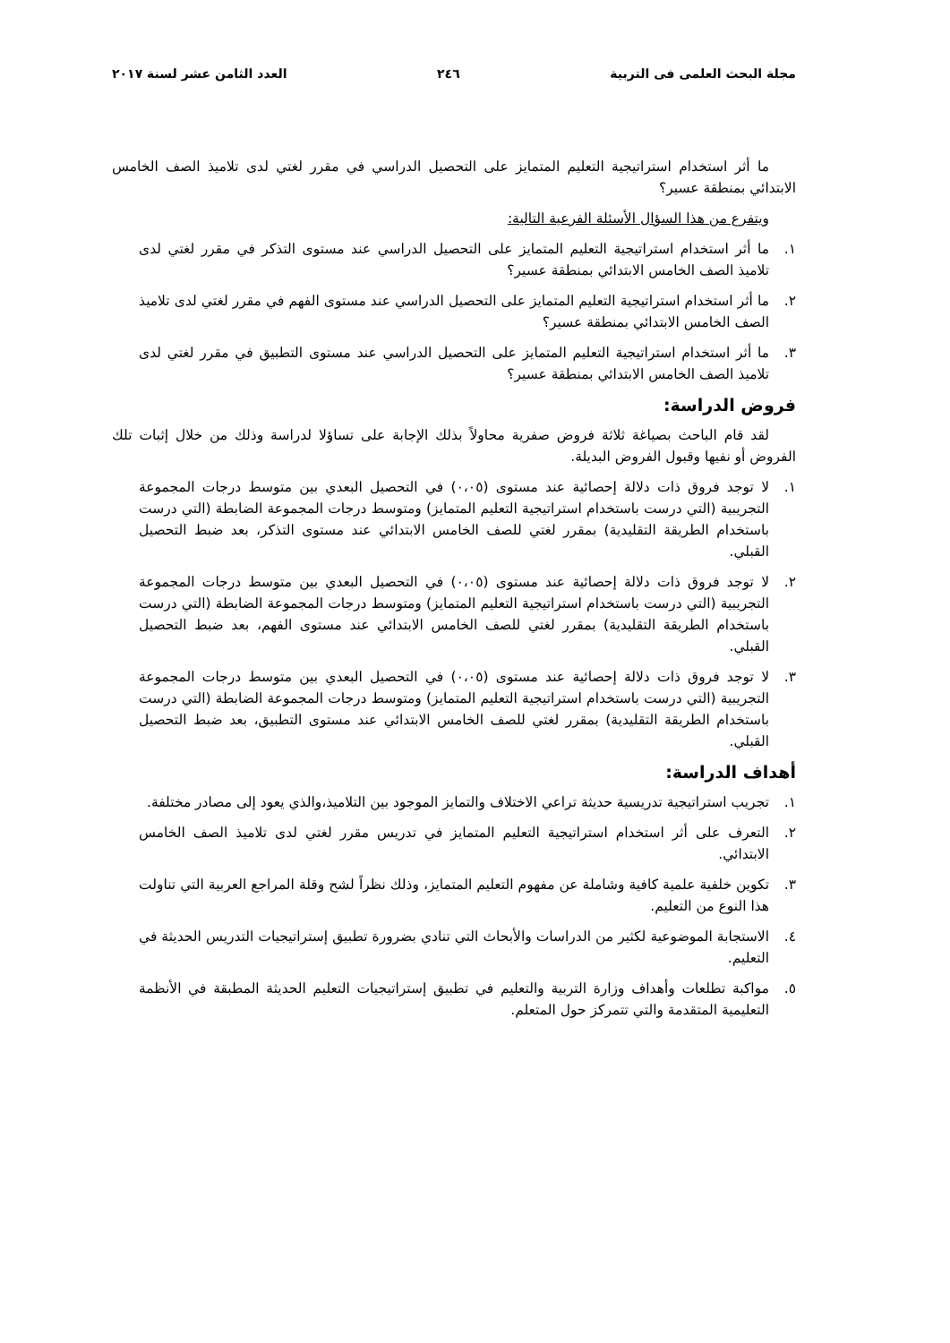مجلة البحث العلمى فى التربية ٢٤٦ العدد الثامن عشر لسنة ٢٠١٧
ما أثر استخدام استراتيجية التعليم المتمايز على التحصيل الدراسي في مقرر لغتي لدى تلاميذ الصف الخامس الابتدائي بمنطقة عسير؟
ويتفرع من هذا السؤال الأسئلة الفرعية التالية:
١. ما أثر استخدام استراتيجية التعليم المتمايز على التحصيل الدراسي عند مستوى التذكر في مقرر لغتي لدى تلاميذ الصف الخامس الابتدائي بمنطقة عسير؟
٢. ما أثر استخدام استراتيجية التعليم المتمايز على التحصيل الدراسي عند مستوى الفهم في مقرر لغتي لدى تلاميذ الصف الخامس الابتدائي بمنطقة عسير؟
٣. ما أثر استخدام استراتيجية التعليم المتمايز على التحصيل الدراسي عند مستوى التطبيق في مقرر لغتي لدى تلاميذ الصف الخامس الابتدائي بمنطقة عسير؟
فروض الدراسة:
لقد قام الباحث بصياغة ثلاثة فروض صفرية محاولاً بذلك الإجابة على تساؤلا لدراسة وذلك من خلال إثبات تلك الفروض أو نفيها وقبول الفروض البديلة.
١. لا توجد فروق ذات دلالة إحصائية عند مستوى (٠،٠٥) في التحصيل البعدي بين متوسط درجات المجموعة التجريبية (التي درست باستخدام استراتيجية التعليم المتمايز) ومتوسط درجات المجموعة الضابطة (التي درست باستخدام الطريقة التقليدية) بمقرر لغتي للصف الخامس الابتدائي عند مستوى التذكر، بعد ضبط التحصيل القبلي.
٢. لا توجد فروق ذات دلالة إحصائية عند مستوى (٠،٠٥) في التحصيل البعدي بين متوسط درجات المجموعة التجريبية (التي درست باستخدام استراتيجية التعليم المتمايز) ومتوسط درجات المجموعة الضابطة (التي درست باستخدام الطريقة التقليدية) بمقرر لغتي للصف الخامس الابتدائي عند مستوى الفهم، بعد ضبط التحصيل القبلي.
٣. لا توجد فروق ذات دلالة إحصائية عند مستوى (٠،٠٥) في التحصيل البعدي بين متوسط درجات المجموعة التجريبية (التي درست باستخدام استراتيجية التعليم المتمايز) ومتوسط درجات المجموعة الضابطة (التي درست باستخدام الطريقة التقليدية) بمقرر لغتي للصف الخامس الابتدائي عند مستوى التطبيق، بعد ضبط التحصيل القبلي.
أهداف الدراسة:
١. تجريب استراتيجية تدريسية حديثة تراعي الاختلاف والتمايز الموجود بين التلاميذ،والذي يعود إلى مصادر مختلفة.
٢. التعرف على أثر استخدام استراتيجية التعليم المتمايز في تدريس مقرر لغتي لدى تلاميذ الصف الخامس الابتدائي.
٣. تكوين خلفية علمية كافية وشاملة عن مفهوم التعليم المتمايز، وذلك نظراً لشح وقلة المراجع العربية التي تناولت هذا النوع من التعليم.
٤. الاستجابة الموضوعية لكثير من الدراسات والأبحاث التي تنادي بضرورة تطبيق إستراتيجيات التدريس الحديثة في التعليم.
٥. مواكبة تطلعات وأهداف وزارة التربية والتعليم في تطبيق إستراتيجيات التعليم الحديثة المطبقة في الأنظمة التعليمية المتقدمة والتي تتمركز حول المتعلم.